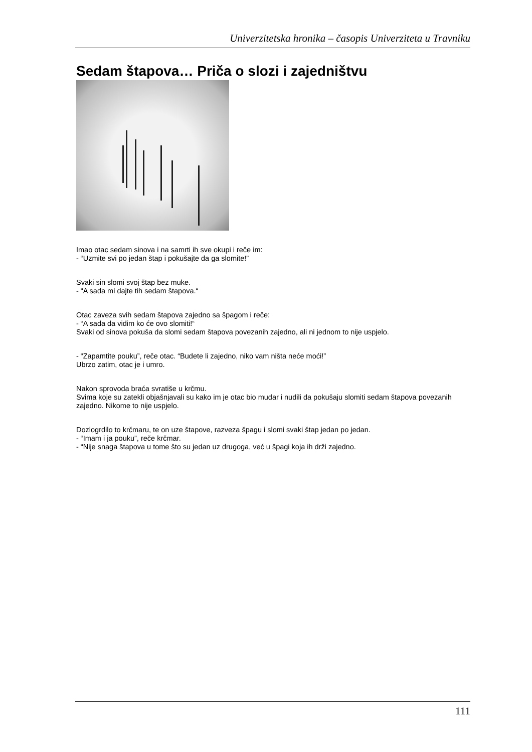Univerzitetska hronika – časopis Univerziteta u Travniku
Sedam štapova… Priča o slozi i zajedništvu
Imao otac sedam sinova i na samrti ih sve okupi i reče im:
- “Uzmite svi po jedan štap i pokušajte da ga slomite!”
Svaki sin slomi svoj štap bez muke.
- “A sada mi dajte tih sedam štapova.“
Otac zaveza svih sedam štapova zajedno sa špagom i reče:
- “A sada da vidim ko će ovo slomiti!“
Svaki od sinova pokuša da slomi sedam štapova povezanih zajedno, ali ni jednom to nije uspjelo.
- “Zapamtite pouku”, reče otac. “Budete li zajedno, niko vam ništa neće moći!”
Ubrzo zatim, otac je i umro.
Nakon sprovoda braća svratiše u krčmu.
Svima koje su zatekli objašnjavali su kako im je otac bio mudar i nudili da pokušaju slomiti sedam štapova povezanih zajedno. Nikome to nije uspjelo.
Dozlogrdilo to krčmaru, te on uze štapove, razveza špagu i slomi svaki štap jedan po jedan.
- “Imam i ja pouku”, reče krčmar.
- “Nije snaga štapova u tome što su jedan uz drugoga, već u špagi koja ih drži zajedno.
111